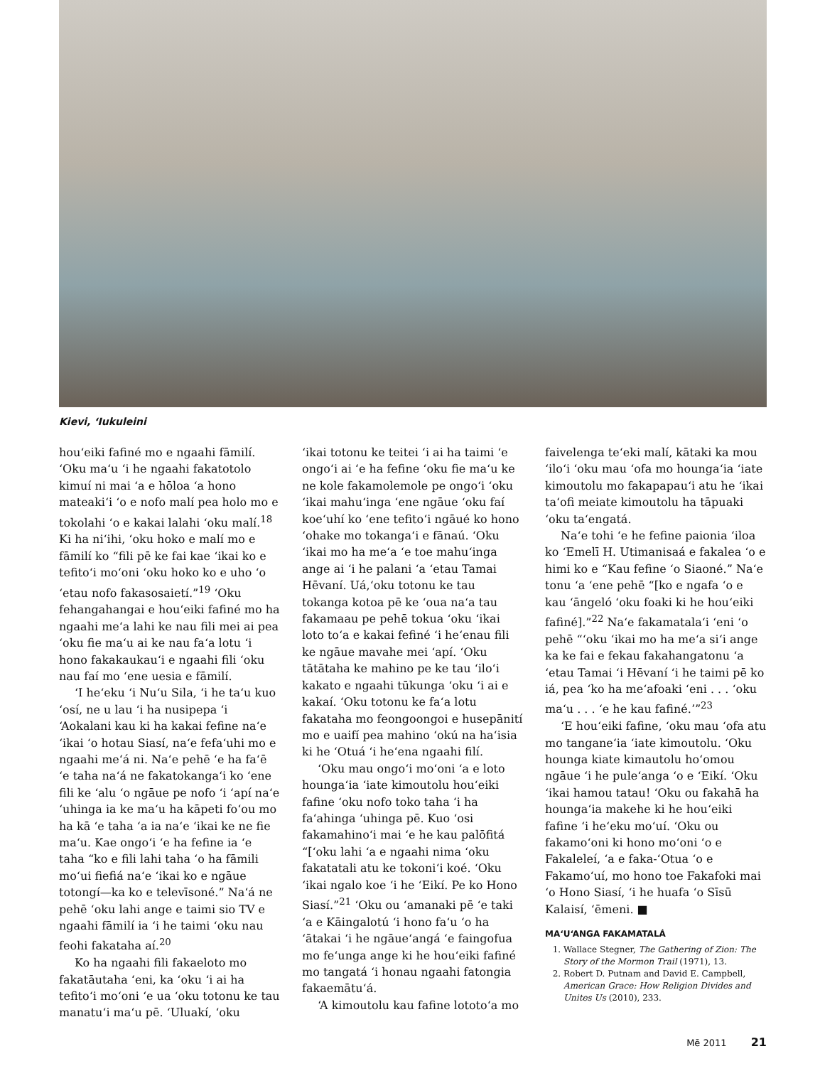Kievi, ʻIukuleini
houʻeiki fafiné mo e ngaahi fāmilí. ʻOku maʻu ʻi he ngaahi fakatotolo kimuí ni mai ʻa e hōloa ʻa hono mateakiʻi ʻo e nofo malí pea holo mo e tokolahi ʻo e kakai lalahi ʻoku malí.<sup>18</sup> Ki ha niʻihi, ʻoku hoko e malí mo e fāmilí ko “fili pē ke fai kae ʻikai ko e tefitoʻi moʻoni ʻoku hoko ko e uho ʻo ʻetau nofo fakasosaietí.”<sup>19</sup> ʻOku fehangahangai e houʻeiki fafiné mo ha ngaahi meʻa lahi ke nau fili mei ai pea ʻoku fie maʻu ai ke nau faʻa lotu ʻi hono fakakaukauʻi e ngaahi fili ʻoku nau faí mo ʻene uesia e fāmilí.
ʻI heʻeku ʻi Nuʻu Sila, ʻi he taʻu kuo ʻosí, ne u lau ʻi ha nusipepa ʻi ʻAokalani kau ki ha kakai fefine naʻe ʻikai ʻo hotau Siasí, naʻe fefaʻuhi mo e ngaahi meʻá ni. Naʻe pehē ʻe ha faʻē ʻe taha naʻá ne fakatokangaʻi ko ʻene fili ke ʻalu ʻo ngāue pe nofo ʻi ʻapí naʻe ʻuhinga ia ke maʻu ha kāpeti foʻou mo ha kā ʻe taha ʻa ia naʻe ʻikai ke ne fie maʻu. Kae ongoʻi ʻe ha fefine ia ʻe taha “ko e fili lahi taha ʻo ha fāmili moʻui fiefiá naʻe ʻikai ko e ngāue totongí—ka ko e televīsoné.” Naʻá ne pehē ʻoku lahi ange e taimi sio TV e ngaahi fāmilí ia ʻi he taimi ʻoku nau feohi fakataha aí.<sup>20</sup>
Ko ha ngaahi fili fakaeloto mo fakatāutaha ʻeni, ka ʻoku ʻi ai ha tefitoʻi moʻoni ʻe ua ʻoku totonu ke tau manatuʻi maʻu pē. ʻUluakí, ʻoku
ʻikai totonu ke teitei ʻi ai ha taimi ʻe ongoʻi ai ʻe ha fefine ʻoku fie maʻu ke ne kole fakamolemole pe ongoʻi ʻoku ʻikai mahuʻinga ʻene ngāue ʻoku faí koeʻuhí ko ʻene tefitoʻi ngāué ko hono ʻohake mo tokangaʻi e fānaú. ʻOku ʻikai mo ha meʻa ʻe toe mahuʻinga ange ai ʻi he palani ʻa ʻetau Tamai Hēvaní. Uá,ʻoku totonu ke tau tokanga kotoa pē ke ʻoua naʻa tau fakamaau pe pehē tokua ʻoku ʻikai loto toʻa e kakai fefiné ʻi heʻenau fili ke ngāue mavahe mei ʻapí. ʻOku tātātaha ke mahino pe ke tau ʻiloʻi kakato e ngaahi tūkunga ʻoku ʻi ai e kakaí. ʻOku totonu ke faʻa lotu fakataha mo feongoongoi e husepānití mo e uaifí pea mahino ʻokú na haʻisia ki he ʻOtuá ʻi heʻena ngaahi filí.
ʻOku mau ongoʻi moʻoni ʻa e loto houngaʻia ʻiate kimoutolu houʻeiki fafine ʻoku nofo toko taha ʻi ha faʻahinga ʻuhinga pē. Kuo ʻosi fakamahinoʻi mai ʻe he kau palōfitá “[ʻoku lahi ʻa e ngaahi nima ʻoku fakatatali atu ke tokoniʻi koé. ʻOku ʻikai ngalo koe ʻi he ʻEikí. Pe ko Hono Siasí.”<sup>21</sup> ʻOku ou ʻamanaki pē ʻe taki ʻa e Kāingalotú ʻi hono faʻu ʻo ha ʻātakai ʻi he ngāueʻangá ʻe faingofua mo feʻunga ange ki he houʻeiki fafiné mo tangatá ʻi honau ngaahi fatongia fakaemātuʻá.
ʻA kimoutolu kau fafine lototoʻa mo
faivelenga teʻeki malí, kātaki ka mou ʻiloʻi ʻoku mau ʻofa mo houngaʻia ʻiate kimoutolu mo fakapapauʻi atu he ʻikai taʻofi meiate kimoutolu ha tāpuaki ʻoku taʻengatá.
Naʻe tohi ʻe he fefine paionia ʻiloa ko ʻEmelī H. Utimanisaá e fakalea ʻo e himi ko e “Kau fefine ʻo Siaoné.” Naʻe tonu ʻa ʻene pehē “[ko e ngafa ʻo e kau ʻāngeló ʻoku foaki ki he houʻeiki fafiné].”<sup>22</sup> Naʻe fakamatalaʻi ʻeni ʻo pehē “ʻoku ʻikai mo ha meʻa siʻi ange ka ke fai e fekau fakahangatonu ʻa ʻetau Tamai ʻi Hēvaní ʻi he taimi pē ko iá, pea ʻko ha meʻafoaki ʻeni . . . ʻoku maʻu . . . ʻe he kau fafiné.ʼ”<sup>23</sup>
ʻE houʻeiki fafine, ʻoku mau ʻofa atu mo tanganeʻia ʻiate kimoutolu. ʻOku hounga kiate kimautolu hoʻomou ngāue ʻi he puleʻanga ʻo e ʻEikí. ʻOku ʻikai hamou tatau! ʻOku ou fakahā ha houngaʻia makehe ki he houʻeiki fafine ʻi heʻeku moʻuí. ʻOku ou fakamoʻoni ki hono moʻoni ʻo e Fakaleleí, ʻa e faka-ʻOtua ʻo e Fakamoʻuí, mo hono toe Fakafoki mai ʻo Hono Siasí, ʻi he huafa ʻo Sīsū Kalaisí, ʻēmeni. ■
MAʻUʻANGA FAKAMATALÁ
1. Wallace Stegner, The Gathering of Zion: The Story of the Mormon Trail (1971), 13.
2. Robert D. Putnam and David E. Campbell, American Grace: How Religion Divides and Unites Us (2010), 233.
Mē 2011 21